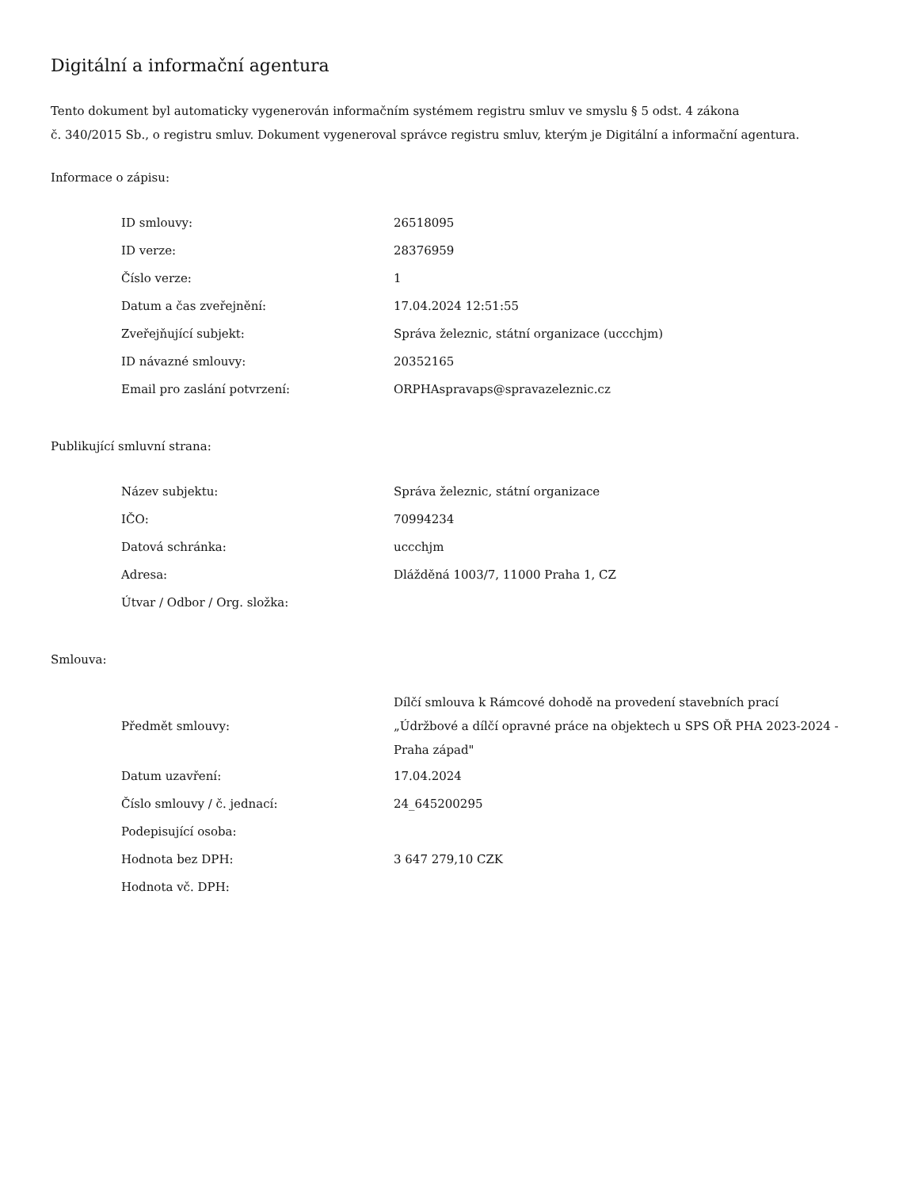Digitální a informační agentura
Tento dokument byl automaticky vygenerován informačním systémem registru smluv ve smyslu § 5 odst. 4 zákona
č. 340/2015 Sb., o registru smluv. Dokument vygeneroval správce registru smluv, kterým je Digitální a informační agentura.
Informace o zápisu:
| ID smlouvy: | 26518095 |
| ID verze: | 28376959 |
| Číslo verze: | 1 |
| Datum a čas zveřejnění: | 17.04.2024 12:51:55 |
| Zveřejňující subjekt: | Správa železnic, státní organizace (uccchjm) |
| ID návazné smlouvy: | 20352165 |
| Email pro zaslání potvrzení: | ORPHAspravaps@spravazeleznic.cz |
Publikující smluvní strana:
| Název subjektu: | Správa železnic, státní organizace |
| IČO: | 70994234 |
| Datová schránka: | uccchjm |
| Adresa: | Dlážděná 1003/7, 11000 Praha 1, CZ |
| Útvar / Odbor / Org. složka: | |
Smlouva:
| Předmět smlouvy: | Dílčí smlouva k Rámcové dohodě na provedení stavebních prací „Údržbové a dílčí opravné práce na objektech u SPS OŘ PHA 2023-2024 - Praha západ" |
| Datum uzavření: | 17.04.2024 |
| Číslo smlouvy / č. jednací: | 24_645200295 |
| Podepisující osoba: | |
| Hodnota bez DPH: | 3 647 279,10 CZK |
| Hodnota vč. DPH: | |